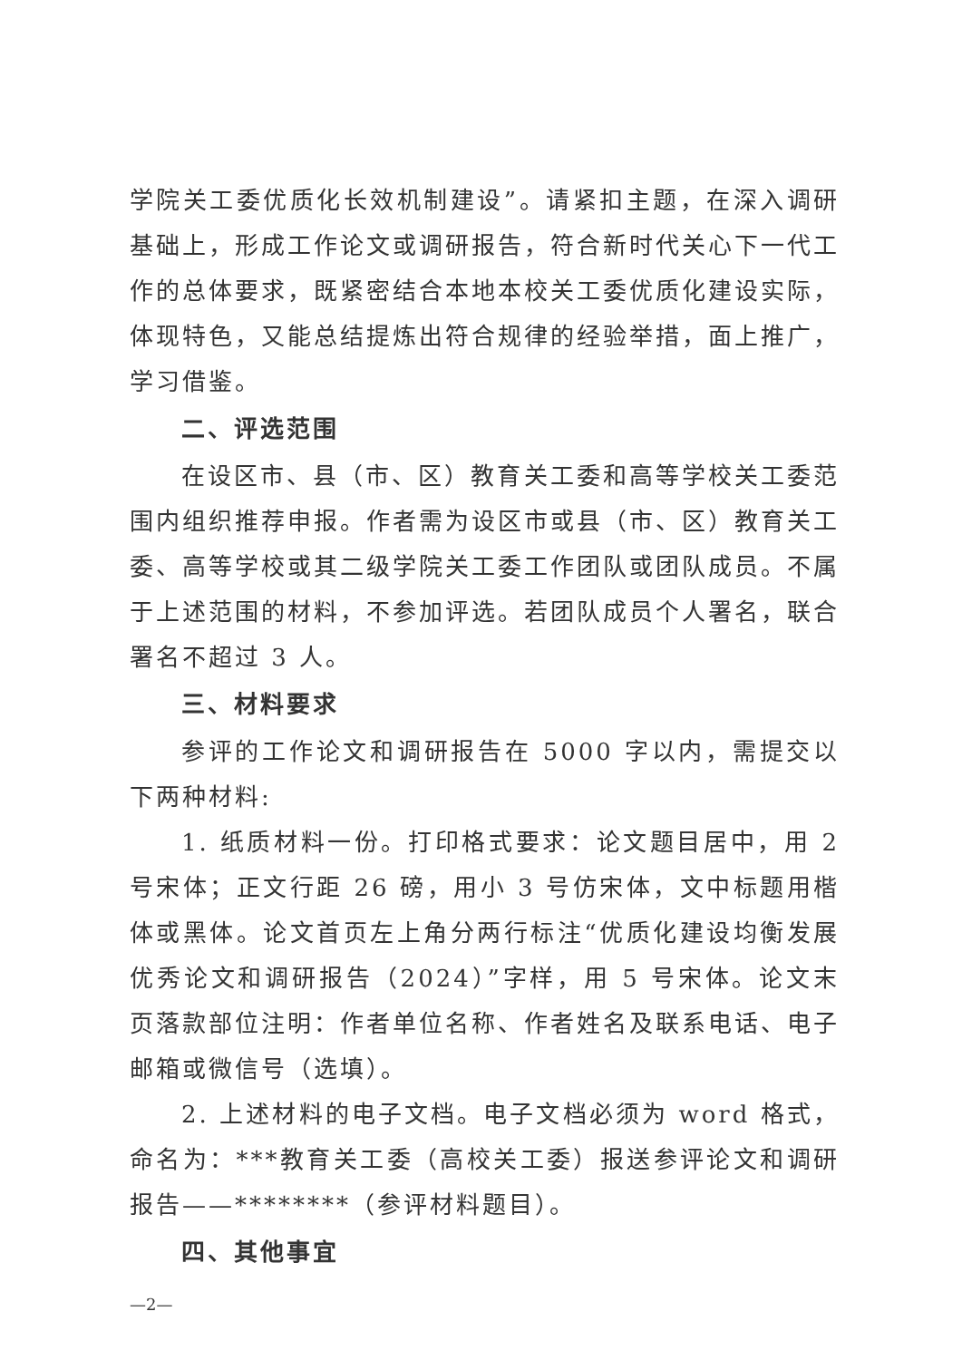学院关工委优质化长效机制建设”。请紧扣主题，在深入调研基础上，形成工作论文或调研报告，符合新时代关心下一代工作的总体要求，既紧密结合本地本校关工委优质化建设实际，体现特色，又能总结提炼出符合规律的经验举措，面上推广，学习借鉴。
二、评选范围
在设区市、县（市、区）教育关工委和高等学校关工委范围内组织推荐申报。作者需为设区市或县（市、区）教育关工委、高等学校或其二级学院关工委工作团队或团队成员。不属于上述范围的材料，不参加评选。若团队成员个人署名，联合署名不超过 3 人。
三、材料要求
参评的工作论文和调研报告在 5000 字以内，需提交以下两种材料:
1. 纸质材料一份。打印格式要求：论文题目居中，用 2 号宋体；正文行距 26 磅，用小 3 号仿宋体，文中标题用楷体或黑体。论文首页左上角分两行标注“优质化建设均衡发展优秀论文和调研报告（2024）”字样，用 5 号宋体。论文末页落款部位注明：作者单位名称、作者姓名及联系电话、电子邮箱或微信号（选填）。
2. 上述材料的电子文档。电子文档必须为 word 格式，命名为：***教育关工委（高校关工委）报送参评论文和调研报告——********（参评材料题目）。
四、其他事宜
—2—